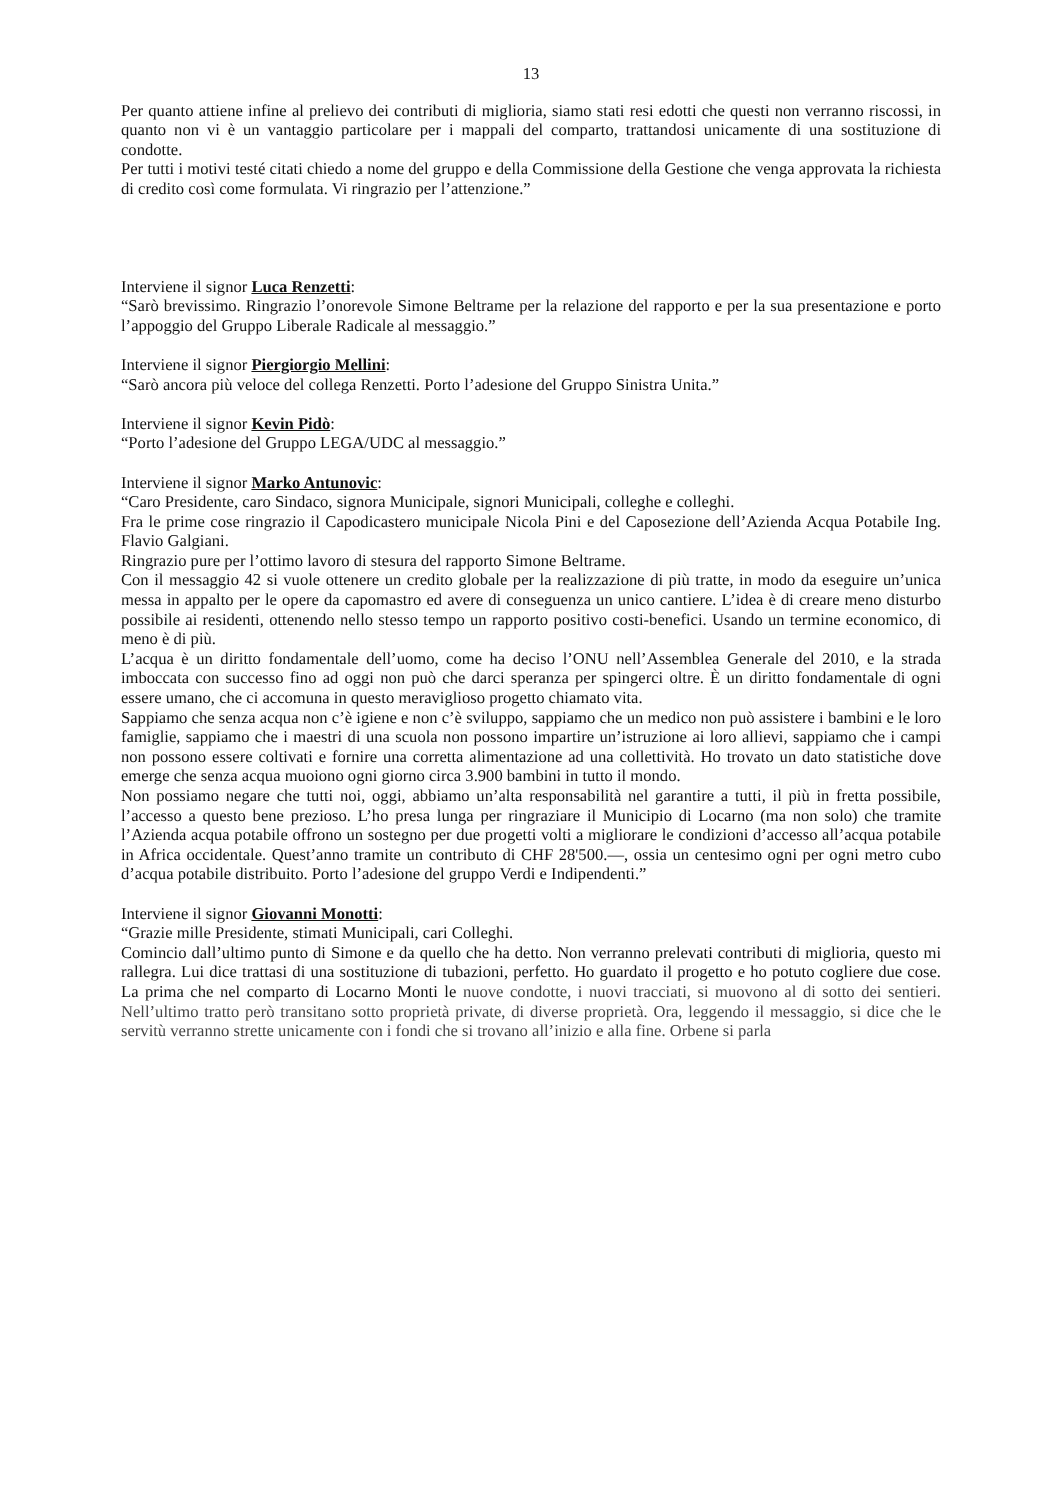13
Per quanto attiene infine al prelievo dei contributi di miglioria, siamo stati resi edotti che questi non verranno riscossi, in quanto non vi è un vantaggio particolare per i mappali del comparto, trattandosi unicamente di una sostituzione di condotte.
Per tutti i motivi testé citati chiedo a nome del gruppo e della Commissione della Gestione che venga approvata la richiesta di credito così come formulata. Vi ringrazio per l’attenzione.”
Interviene il signor Luca Renzetti:
“Sarò brevissimo. Ringrazio l’onorevole Simone Beltrame per la relazione del rapporto e per la sua presentazione e porto l’appoggio del Gruppo Liberale Radicale al messaggio.”
Interviene il signor Piergiorgio Mellini:
“Sarò ancora più veloce del collega Renzetti. Porto l’adesione del Gruppo Sinistra Unita.”
Interviene il signor Kevin Pidò:
“Porto l’adesione del Gruppo LEGA/UDC al messaggio.”
Interviene il signor Marko Antunovic:
“Caro Presidente, caro Sindaco, signora Municipale, signori Municipali, colleghe e colleghi.
Fra le prime cose ringrazio il Capodicastero municipale Nicola Pini e del Caposezione dell’Azienda Acqua Potabile Ing. Flavio Galgiani.
Ringrazio pure per l’ottimo lavoro di stesura del rapporto Simone Beltrame.
Con il messaggio 42 si vuole ottenere un credito globale per la realizzazione di più tratte, in modo da eseguire un’unica messa in appalto per le opere da capomastro ed avere di conseguenza un unico cantiere. L’idea è di creare meno disturbo possibile ai residenti, ottenendo nello stesso tempo un rapporto positivo costi-benefici. Usando un termine economico, di meno è di più.
L’acqua è un diritto fondamentale dell’uomo, come ha deciso l’ONU nell’Assemblea Generale del 2010, e la strada imboccata con successo fino ad oggi non può che darci speranza per spingerci oltre. È un diritto fondamentale di ogni essere umano, che ci accomuna in questo meraviglioso progetto chiamato vita.
Sappiamo che senza acqua non c’è igiene e non c’è sviluppo, sappiamo che un medico non può assistere i bambini e le loro famiglie, sappiamo che i maestri di una scuola non possono impartire un’istruzione ai loro allievi, sappiamo che i campi non possono essere coltivati e fornire una corretta alimentazione ad una collettività. Ho trovato un dato statistiche dove emerge che senza acqua muoiono ogni giorno circa 3.900 bambini in tutto il mondo.
Non possiamo negare che tutti noi, oggi, abbiamo un’alta responsabilità nel garantire a tutti, il più in fretta possibile, l’accesso a questo bene prezioso. L’ho presa lunga per ringraziare il Municipio di Locarno (ma non solo) che tramite l’Azienda acqua potabile offrono un sostegno per due progetti volti a migliorare le condizioni d’accesso all’acqua potabile in Africa occidentale. Quest’anno tramite un contributo di CHF 28'500.—, ossia un centesimo ogni per ogni metro cubo d’acqua potabile distribuito. Porto l’adesione del gruppo Verdi e Indipendenti.”
Interviene il signor Giovanni Monotti:
“Grazie mille Presidente, stimati Municipali, cari Colleghi.
Comincio dall’ultimo punto di Simone e da quello che ha detto. Non verranno prelevati contributi di miglioria, questo mi rallegra. Lui dice trattasi di una sostituzione di tubazioni, perfetto. Ho guardato il progetto e ho potuto cogliere due cose. La prima che nel comparto di Locarno Monti le nuove condotte, i nuovi tracciati, si muovono al di sotto dei sentieri. Nell’ultimo tratto però transitano sotto proprietà private, di diverse proprietà. Ora, leggendo il messaggio, si dice che le servitù verranno strette unicamente con i fondi che si trovano all’inizio e alla fine. Orbene si parla